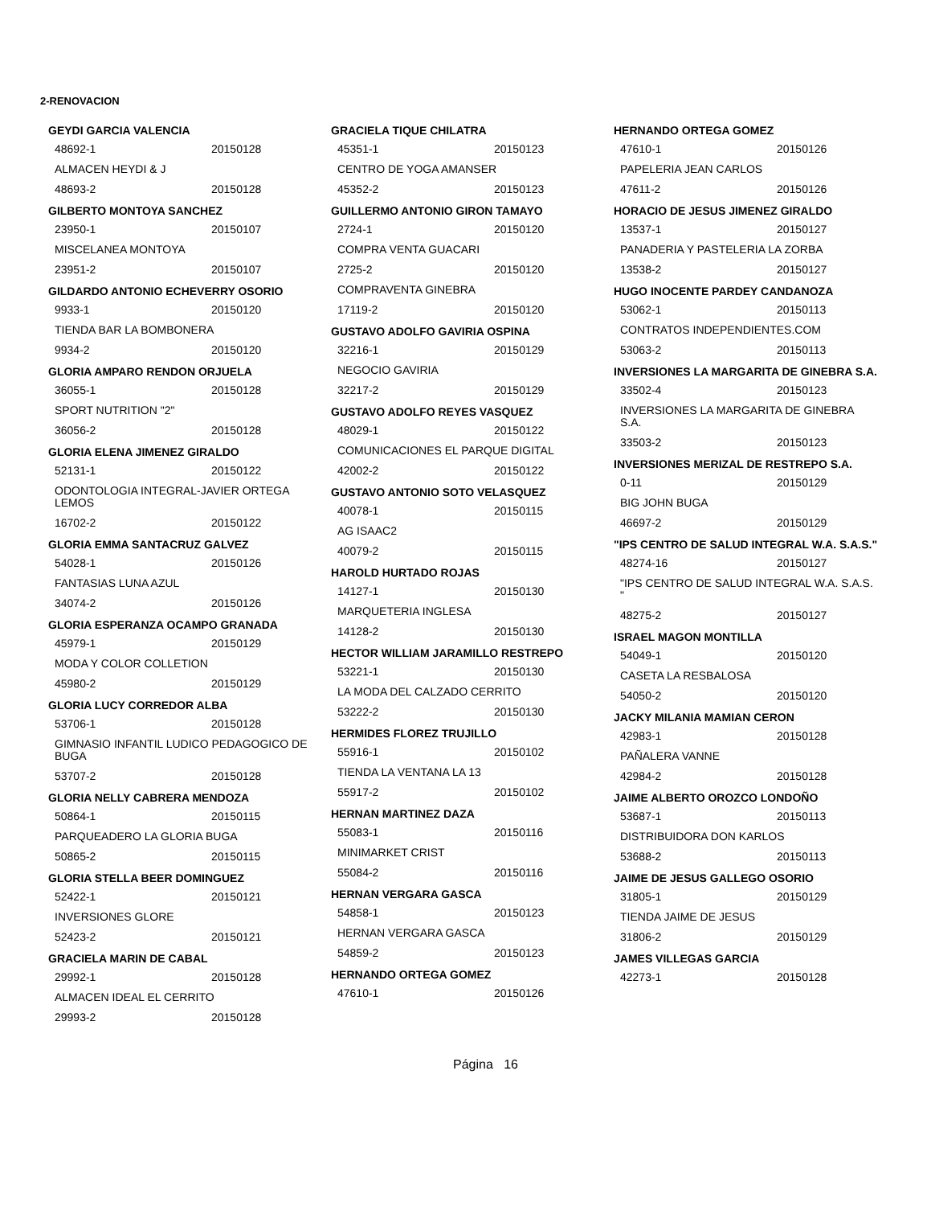2-RENOVACION
GEYDI GARCIA VALENCIA
48692-1 20150128
ALMACEN HEYDI & J
48693-2 20150128
GILBERTO MONTOYA SANCHEZ
23950-1 20150107
MISCELANEA MONTOYA
23951-2 20150107
GILDARDO ANTONIO ECHEVERRY OSORIO
9933-1 20150120
TIENDA BAR LA BOMBONERA
9934-2 20150120
GLORIA AMPARO RENDON ORJUELA
36055-1 20150128
SPORT NUTRITION "2"
36056-2 20150128
GLORIA ELENA JIMENEZ GIRALDO
52131-1 20150122
ODONTOLOGIA INTEGRAL-JAVIER ORTEGA LEMOS
16702-2 20150122
GLORIA EMMA SANTACRUZ GALVEZ
54028-1 20150126
FANTASIAS LUNA AZUL
34074-2 20150126
GLORIA ESPERANZA OCAMPO GRANADA
45979-1 20150129
MODA Y COLOR COLLETION
45980-2 20150129
GLORIA LUCY CORREDOR ALBA
53706-1 20150128
GIMNASIO INFANTIL LUDICO PEDAGOGICO DE BUGA
53707-2 20150128
GLORIA NELLY CABRERA MENDOZA
50864-1 20150115
PARQUEADERO LA GLORIA BUGA
50865-2 20150115
GLORIA STELLA BEER DOMINGUEZ
52422-1 20150121
INVERSIONES GLORE
52423-2 20150121
GRACIELA MARIN DE CABAL
29992-1 20150128
ALMACEN IDEAL EL CERRITO
29993-2 20150128
GRACIELA TIQUE CHILATRA
45351-1 20150123
CENTRO DE YOGA AMANSER
45352-2 20150123
GUILLERMO ANTONIO GIRON TAMAYO
2724-1 20150120
COMPRA VENTA GUACARI
2725-2 20150120
COMPRAVENTA GINEBRA
17119-2 20150120
GUSTAVO ADOLFO GAVIRIA OSPINA
32216-1 20150129
NEGOCIO GAVIRIA
32217-2 20150129
GUSTAVO ADOLFO REYES VASQUEZ
48029-1 20150122
COMUNICACIONES EL PARQUE DIGITAL
42002-2 20150122
GUSTAVO ANTONIO SOTO VELASQUEZ
40078-1 20150115
AG ISAAC2
40079-2 20150115
HAROLD HURTADO ROJAS
14127-1 20150130
MARQUETERIA INGLESA
14128-2 20150130
HECTOR WILLIAM JARAMILLO RESTREPO
53221-1 20150130
LA MODA DEL CALZADO CERRITO
53222-2 20150130
HERMIDES FLOREZ TRUJILLO
55916-1 20150102
TIENDA LA VENTANA LA 13
55917-2 20150102
HERNAN MARTINEZ DAZA
55083-1 20150116
MINIMARKET CRIST
55084-2 20150116
HERNAN VERGARA GASCA
54858-1 20150123
HERNAN VERGARA GASCA
54859-2 20150123
HERNANDO ORTEGA GOMEZ
47610-1 20150126
HERNANDO ORTEGA GOMEZ
47610-1 20150126
PAPELERIA JEAN CARLOS
47611-2 20150126
HORACIO DE JESUS JIMENEZ GIRALDO
13537-1 20150127
PANADERIA Y PASTELERIA LA ZORBA
13538-2 20150127
HUGO INOCENTE PARDEY CANDANOZA
53062-1 20150113
CONTRATOS INDEPENDIENTES.COM
53063-2 20150113
INVERSIONES LA MARGARITA DE GINEBRA S.A.
33502-4 20150123
INVERSIONES LA MARGARITA DE GINEBRA S.A.
33503-2 20150123
INVERSIONES MERIZAL DE RESTREPO S.A.
0-11 20150129
BIG JOHN BUGA
46697-2 20150129
"IPS CENTRO DE SALUD INTEGRAL W.A. S.A.S."
48274-16 20150127
"IPS CENTRO DE SALUD INTEGRAL W.A. S.A.S. "
48275-2 20150127
ISRAEL MAGON MONTILLA
54049-1 20150120
CASETA LA RESBALOSA
54050-2 20150120
JACKY MILANIA MAMIAN CERON
42983-1 20150128
PAÑALERA VANNE
42984-2 20150128
JAIME ALBERTO OROZCO LONDOÑO
53687-1 20150113
DISTRIBUIDORA DON KARLOS
53688-2 20150113
JAIME DE JESUS GALLEGO OSORIO
31805-1 20150129
TIENDA JAIME DE JESUS
31806-2 20150129
JAMES VILLEGAS GARCIA
42273-1 20150128
Página 16